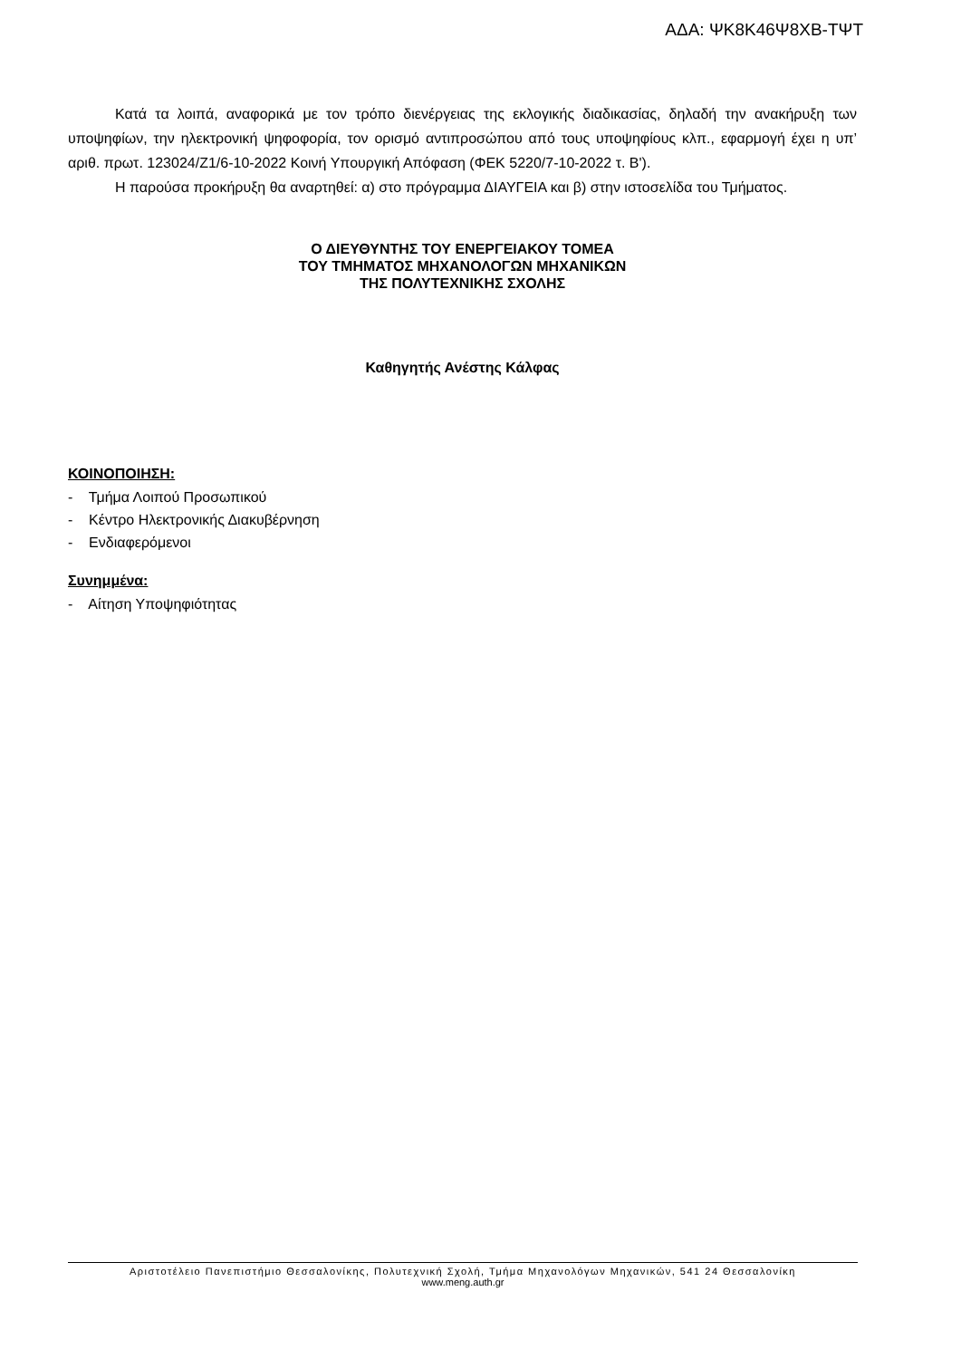ΑΔΑ: ΨΚ8Κ46Ψ8ΧΒ-ΤΨΤ
Κατά τα λοιπά, αναφορικά με τον τρόπο διενέργειας της εκλογικής διαδικασίας, δηλαδή την ανακήρυξη των υποψηφίων, την ηλεκτρονική ψηφοφορία, τον ορισμό αντιπροσώπου από τους υποψηφίους κλπ., εφαρμογή έχει η υπ’ αριθ. πρωτ. 123024/Ζ1/6-10-2022 Κοινή Υπουργική Απόφαση (ΦΕΚ 5220/7-10-2022 τ. Β').
Η παρούσα προκήρυξη θα αναρτηθεί: α) στο πρόγραμμα ΔΙΑΥΓΕΙΑ και β) στην ιστοσελίδα του Τμήματος.
Ο ΔΙΕΥΘΥΝΤΗΣ ΤΟΥ ΕΝΕΡΓΕΙΑΚΟΥ ΤΟΜΕΑ
ΤΟΥ ΤΜΗΜΑΤΟΣ ΜΗΧΑΝΟΛΟΓΩΝ ΜΗΧΑΝΙΚΩΝ
ΤΗΣ ΠΟΛΥΤΕΧΝΙΚΗΣ ΣΧΟΛΗΣ
Καθηγητής Ανέστης Κάλφας
ΚΟΙΝΟΠΟΙΗΣΗ:
- Τμήμα Λοιπού Προσωπικού
- Κέντρο Ηλεκτρονικής Διακυβέρνηση
- Ενδιαφερόμενοι
Συνημμένα:
- Αίτηση Υποψηφιότητας
Αριστοτέλειο Πανεπιστήμιο Θεσσαλονίκης, Πολυτεχνική Σχολή, Τμήμα Μηχανολόγων Μηχανικών, 541 24 Θεσσαλονίκη
www.meng.auth.gr